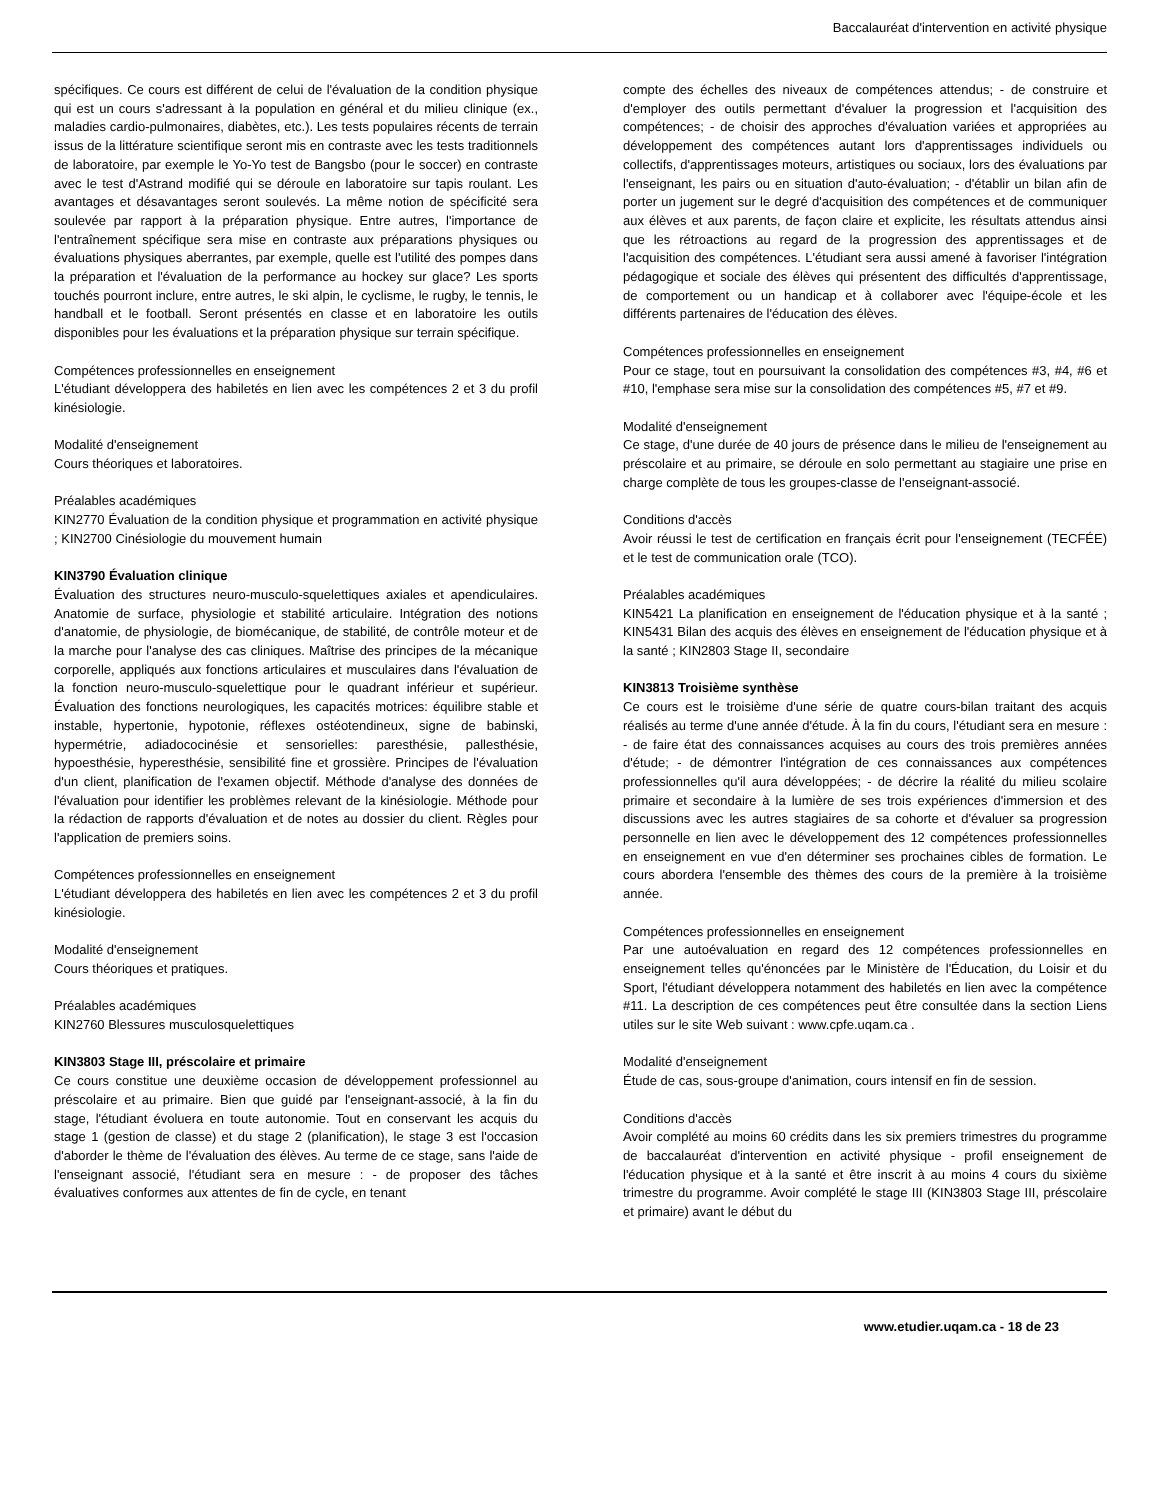Baccalauréat d'intervention en activité physique
spécifiques. Ce cours est différent de celui de l'évaluation de la condition physique qui est un cours s'adressant à la population en général et du milieu clinique (ex., maladies cardio-pulmonaires, diabètes, etc.). Les tests populaires récents de terrain issus de la littérature scientifique seront mis en contraste avec les tests traditionnels de laboratoire, par exemple le Yo-Yo test de Bangsbo (pour le soccer) en contraste avec le test d'Astrand modifié qui se déroule en laboratoire sur tapis roulant. Les avantages et désavantages seront soulevés. La même notion de spécificité sera soulevée par rapport à la préparation physique. Entre autres, l'importance de l'entraînement spécifique sera mise en contraste aux préparations physiques ou évaluations physiques aberrantes, par exemple, quelle est l'utilité des pompes dans la préparation et l'évaluation de la performance au hockey sur glace? Les sports touchés pourront inclure, entre autres, le ski alpin, le cyclisme, le rugby, le tennis, le handball et le football. Seront présentés en classe et en laboratoire les outils disponibles pour les évaluations et la préparation physique sur terrain spécifique.
Compétences professionnelles en enseignement
L'étudiant développera des habiletés en lien avec les compétences 2 et 3 du profil kinésiologie.
Modalité d'enseignement
Cours théoriques et laboratoires.
Préalables académiques
KIN2770 Évaluation de la condition physique et programmation en activité physique ; KIN2700 Cinésiologie du mouvement humain
KIN3790 Évaluation clinique
Évaluation des structures neuro-musculo-squelettiques axiales et apendiculaires. Anatomie de surface, physiologie et stabilité articulaire. Intégration des notions d'anatomie, de physiologie, de biomécanique, de stabilité, de contrôle moteur et de la marche pour l'analyse des cas cliniques. Maîtrise des principes de la mécanique corporelle, appliqués aux fonctions articulaires et musculaires dans l'évaluation de la fonction neuro-musculo-squelettique pour le quadrant inférieur et supérieur. Évaluation des fonctions neurologiques, les capacités motrices: équilibre stable et instable, hypertonie, hypotonie, réflexes ostéotendineux, signe de babinski, hypermétrie, adiadococinésie et sensorielles: paresthésie, pallesthésie, hypoesthésie, hyperesthésie, sensibilité fine et grossière. Principes de l'évaluation d'un client, planification de l'examen objectif. Méthode d'analyse des données de l'évaluation pour identifier les problèmes relevant de la kinésiologie. Méthode pour la rédaction de rapports d'évaluation et de notes au dossier du client. Règles pour l'application de premiers soins.
Compétences professionnelles en enseignement
L'étudiant développera des habiletés en lien avec les compétences 2 et 3 du profil kinésiologie.
Modalité d'enseignement
Cours théoriques et pratiques.
Préalables académiques
KIN2760 Blessures musculosquelettiques
KIN3803 Stage III, préscolaire et primaire
Ce cours constitue une deuxième occasion de développement professionnel au préscolaire et au primaire. Bien que guidé par l'enseignant-associé, à la fin du stage, l'étudiant évoluera en toute autonomie. Tout en conservant les acquis du stage 1 (gestion de classe) et du stage 2 (planification), le stage 3 est l'occasion d'aborder le thème de l'évaluation des élèves. Au terme de ce stage, sans l'aide de l'enseignant associé, l'étudiant sera en mesure : - de proposer des tâches évaluatives conformes aux attentes de fin de cycle, en tenant
compte des échelles des niveaux de compétences attendus; - de construire et d'employer des outils permettant d'évaluer la progression et l'acquisition des compétences; - de choisir des approches d'évaluation variées et appropriées au développement des compétences autant lors d'apprentissages individuels ou collectifs, d'apprentissages moteurs, artistiques ou sociaux, lors des évaluations par l'enseignant, les pairs ou en situation d'auto-évaluation; - d'établir un bilan afin de porter un jugement sur le degré d'acquisition des compétences et de communiquer aux élèves et aux parents, de façon claire et explicite, les résultats attendus ainsi que les rétroactions au regard de la progression des apprentissages et de l'acquisition des compétences. L'étudiant sera aussi amené à favoriser l'intégration pédagogique et sociale des élèves qui présentent des difficultés d'apprentissage, de comportement ou un handicap et à collaborer avec l'équipe-école et les différents partenaires de l'éducation des élèves.
Compétences professionnelles en enseignement
Pour ce stage, tout en poursuivant la consolidation des compétences #3, #4, #6 et #10, l'emphase sera mise sur la consolidation des compétences #5, #7 et #9.
Modalité d'enseignement
Ce stage, d'une durée de 40 jours de présence dans le milieu de l'enseignement au préscolaire et au primaire, se déroule en solo permettant au stagiaire une prise en charge complète de tous les groupes-classe de l'enseignant-associé.
Conditions d'accès
Avoir réussi le test de certification en français écrit pour l'enseignement (TECFÉE) et le test de communication orale (TCO).
Préalables académiques
KIN5421 La planification en enseignement de l'éducation physique et à la santé ; KIN5431 Bilan des acquis des élèves en enseignement de l'éducation physique et à la santé ; KIN2803 Stage II, secondaire
KIN3813 Troisième synthèse
Ce cours est le troisième d'une série de quatre cours-bilan traitant des acquis réalisés au terme d'une année d'étude. À la fin du cours, l'étudiant sera en mesure : - de faire état des connaissances acquises au cours des trois premières années d'étude; - de démontrer l'intégration de ces connaissances aux compétences professionnelles qu'il aura développées; - de décrire la réalité du milieu scolaire primaire et secondaire à la lumière de ses trois expériences d'immersion et des discussions avec les autres stagiaires de sa cohorte et d'évaluer sa progression personnelle en lien avec le développement des 12 compétences professionnelles en enseignement en vue d'en déterminer ses prochaines cibles de formation. Le cours abordera l'ensemble des thèmes des cours de la première à la troisième année.
Compétences professionnelles en enseignement
Par une autoévaluation en regard des 12 compétences professionnelles en enseignement telles qu'énoncées par le Ministère de l'Éducation, du Loisir et du Sport, l'étudiant développera notamment des habiletés en lien avec la compétence #11. La description de ces compétences peut être consultée dans la section Liens utiles sur le site Web suivant : www.cpfe.uqam.ca .
Modalité d'enseignement
Étude de cas, sous-groupe d'animation, cours intensif en fin de session.
Conditions d'accès
Avoir complété au moins 60 crédits dans les six premiers trimestres du programme de baccalauréat d'intervention en activité physique - profil enseignement de l'éducation physique et à la santé et être inscrit à au moins 4 cours du sixième trimestre du programme. Avoir complété le stage III (KIN3803 Stage III, préscolaire et primaire) avant le début du
www.etudier.uqam.ca - 18 de 23